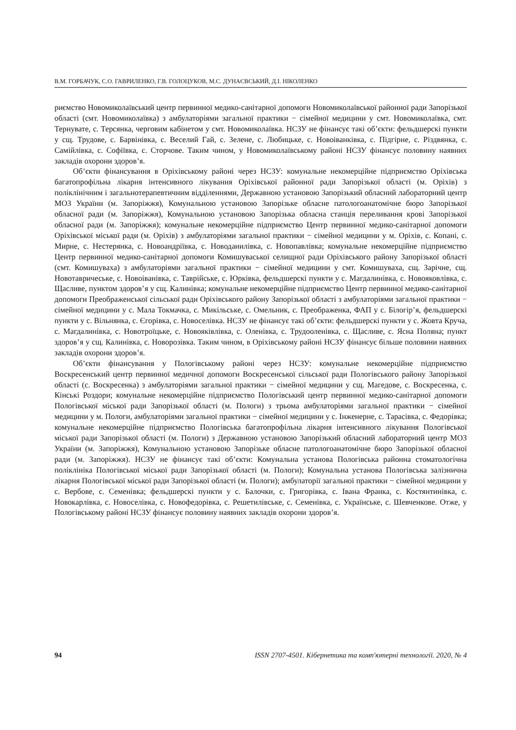В.М. ГОРБАЧУК, С.О. ГАВРИЛЕНКО, Г.В. ГОЛОЦУКОВ, М.С. ДУНАЄВСЬКИЙ, Д.І. НІКОЛЕНКО
риємство Новомиколаївський центр первинної медико-санітарної допомоги Новомиколаївської районної ради Запорізької області (смт. Новомиколаївка) з амбулаторіями загальної практики − сімейної медицини у смт. Новомиколаївка, смт. Тернувате, с. Терсянка, черговим кабінетом у смт. Новомиколаївка. НСЗУ не фінансує такі об’єкти: фельдшерскі пункти у сщ. Трудове, с. Барвінівка, с. Веселий Гай, с. Зелене, с. Любицьке, с. Новоіванківка, с. Підгірне, с. Різдвянка, с. Самійлівка, с. Софіївка, с. Сторчове. Таким чином, у Новомиколаївському районі НСЗУ фінансує половину наявних закладів охорони здоров’я.
Об’єкти фінансування в Оріхівському районі через НСЗУ: комунальне некомерційне підприємство Оріхівська багатопрофільна лікарня інтенсивного лікування Оріхівської районної ради Запорізької області (м. Оріхів) з поліклінічним і загальнотерапевтичним відділеннями, Державною установою Запорізький обласний лабораторний центр МОЗ України (м. Запоріжжя), Комунальною установою Запорізьке обласне патологоанатомічне бюро Запорізької обласної ради (м. Запоріжжя), Комунальною установою Запорізька обласна станція переливання крові Запорізької обласної ради (м. Запоріжжя); комунальне некомерційне підприємство Центр первинної медико-санітарної допомоги Оріхівської міської ради (м. Оріхів) з амбулаторіями загальної практики − сімейної медицини у м. Оріхів, с. Копані, с. Мирне, с. Нестерянка, с. Новоандріївка, с. Новоданилівка, с. Новопавлівка; комунальне некомерційне підприємство Центр первинної медико-санітарної допомоги Комишуваської селищної ради Оріхівського району Запорізької області (смт. Комишуваха) з амбулаторіями загальної практики − сімейної медицини у смт. Комишуваха, сщ. Зарічне, сщ. Новотавричеське, с. Новоіванівка, с. Таврійське, с. Юрківка, фельдшерскі пункти у с. Магдалинівка, с. Новояковлівка, с. Щасливе, пунктом здоров’я у сщ. Калинівка; комунальне некомерційне підприємство Центр первинної медико-санітарної допомоги Преображенської сільської ради Оріхівського району Запорізької області з амбулаторіями загальної практики − сімейної медицини у с. Мала Токмачка, с. Микільське, с. Омельник, с. Преображенка, ФАП у с. Білогір’я, фельдшерскі пункти у с. Вільнянка, с. Єгорівка, с. Новоселівка. НСЗУ не фінансує такі об’єкти: фельдшерскі пункти у с. Жовта Круча, с. Магдалинівка, с. Новотроїцьке, с. Новояківлівка, с. Оленівка, с. Трудооленівка, с. Щасливе, с. Ясна Поляна; пункт здоров’я у сщ. Калинівка, с. Новорозівка. Таким чином, в Оріхівському районі НСЗУ фінансує більше половини наявних закладів охорони здоров’я.
Об’єкти фінансування у Пологівському районі через НСЗУ: комунальне некомерційне підприємство Воскресенський центр первинної медичної допомоги Воскресенської сільської ради Пологівського району Запорізької області (с. Воскресенка) з амбулаторіями загальної практики − сімейної медицини у сщ. Магедове, с. Воскресенка, с. Кінські Роздори; комунальне некомерційне підприємство Пологівський центр первинної медико-санітарної допомоги Пологівської міської ради Запорізької області (м. Пологи) з трьома амбулаторіями загальної практики − сімейної медицини у м. Пологи, амбулаторіями загальної практики − сімейної медицини у с. Інженерне, с. Тарасівка, с. Федорівка; комунальне некомерційне підприємство Пологівська багатопрофільна лікарня інтенсивного лікування Пологівської міської ради Запорізької області (м. Пологи) з Державною установою Запорізький обласний лабораторний центр МОЗ України (м. Запоріжжя), Комунальною установою Запорізьке обласне патологоанатомічне бюро Запорізької обласної ради (м. Запоріжжя). НСЗУ не фінансує такі об’єкти: Комунальна установа Пологівська районна стоматологічна поліклініка Пологівської міської ради Запорізької області (м. Пологи); Комунальна установа Пологівська залізнична лікарня Пологівської міської ради Запорізької області (м. Пологи); амбулаторії загальної практики − сімейної медицини у с. Вербове, с. Семенівка; фельдшерскі пункти у с. Балочки, с. Григорівка, с. Івана Франка, с. Костянтинівка, с. Новокарлівка, с. Новоселівка, с. Новофедорівка, с. Решетилівське, с. Семенівка, с. Українське, с. Шевченкове. Отже, у Пологівському районі НСЗУ фінансує половину наявних закладів охорони здоров’я.
94 ISSN 2707-4501. Кібернетика та комп'ютерні технології. 2020, № 4